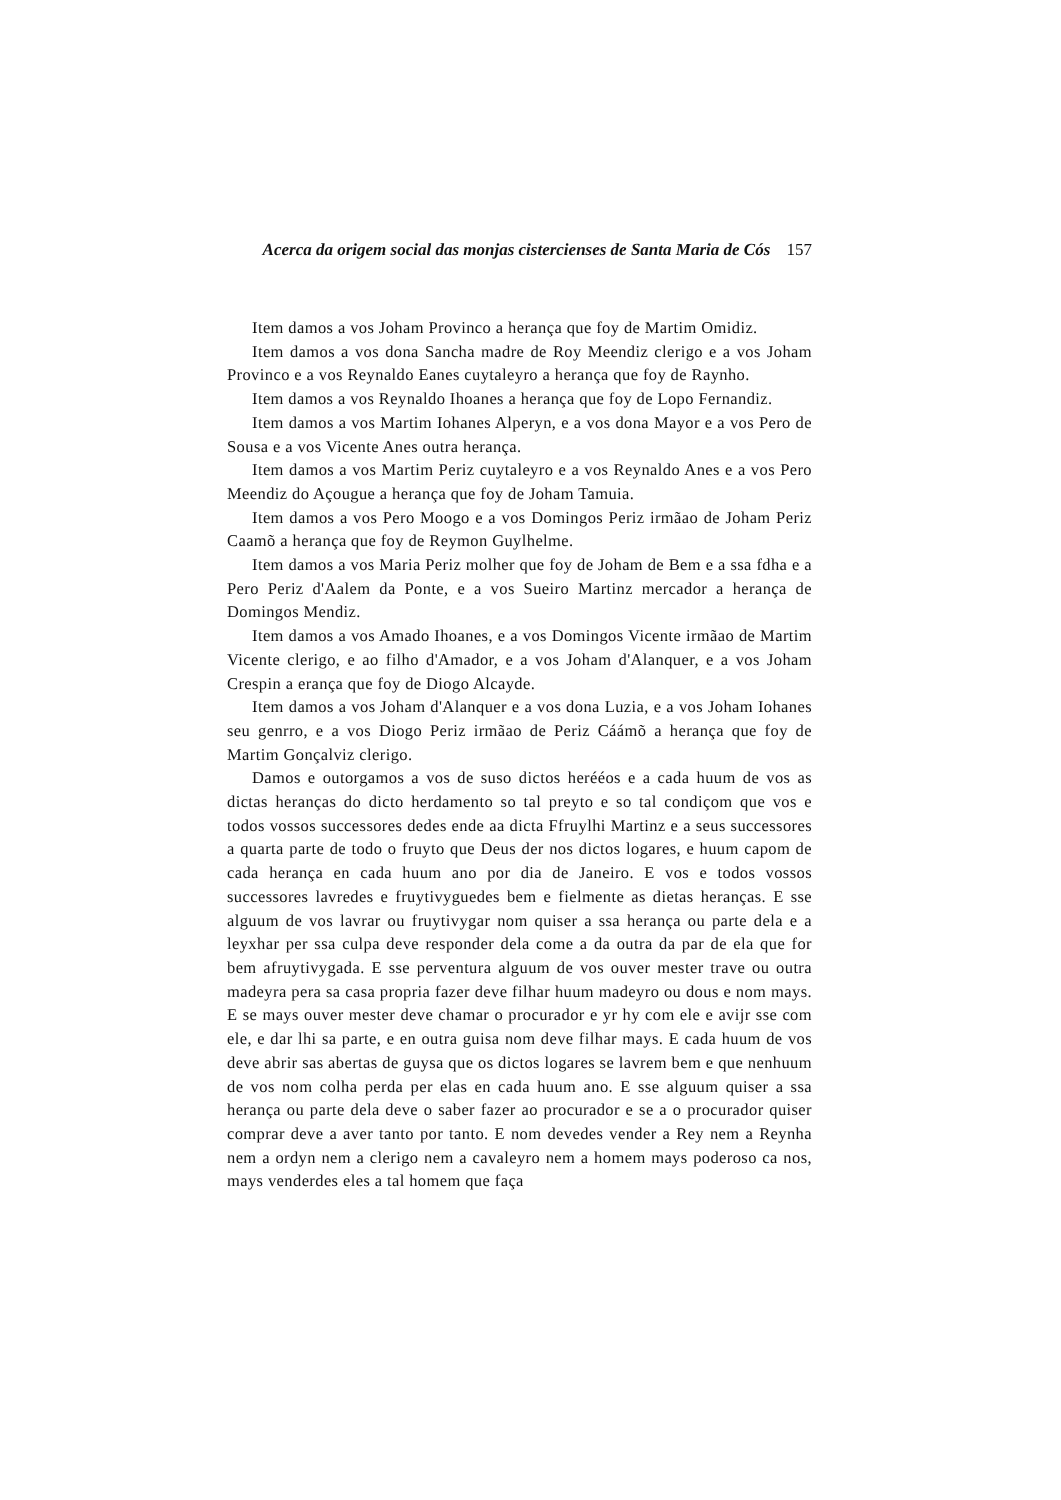Acerca da origem social das monjas cistercienses de Santa Maria de Cós 157
Item damos a vos Joham Provinco a herança que foy de Martim Omidiz.
Item damos a vos dona Sancha madre de Roy Meendiz clerigo e a vos Joham Provinco e a vos Reynaldo Eanes cuytaleyro a herança que foy de Raynho.
Item damos a vos Reynaldo Ihoanes a herança que foy de Lopo Fernandiz.
Item damos a vos Martim Iohanes Alperyn, e a vos dona Mayor e a vos Pero de Sousa e a vos Vicente Anes outra herança.
Item damos a vos Martim Periz cuytaleyro e a vos Reynaldo Anes e a vos Pero Meendiz do Açougue a herança que foy de Joham Tamuia.
Item damos a vos Pero Moogo e a vos Domingos Periz irmãao de Joham Periz Caamõ a herança que foy de Reymon Guylhelme.
Item damos a vos Maria Periz molher que foy de Joham de Bem e a ssa fdha e a Pero Periz d'Aalem da Ponte, e a vos Sueiro Martinz mercador a herança de Domingos Mendiz.
Item damos a vos Amado Ihoanes, e a vos Domingos Vicente irmãao de Martim Vicente clerigo, e ao filho d'Amador, e a vos Joham d'Alanquer, e a vos Joham Crespin a erança que foy de Diogo Alcayde.
Item damos a vos Joham d'Alanquer e a vos dona Luzia, e a vos Joham Iohanes seu genrro, e a vos Diogo Periz irmãao de Periz Cáámõ a herança que foy de Martim Gonçalviz clerigo.
Damos e outorgamos a vos de suso dictos heréé­os e a cada huum de vos as dictas heranças do dicto herdamento so tal preyto e so tal condiçom que vos e todos vossos successores dedes ende aa dicta Ffruylhi Martinz e a seus successores a quarta parte de todo o fruyto que Deus der nos dictos logares, e huum capom de cada herança en cada huum ano por dia de Janeiro. E vos e todos vossos successores lavredes e fruytivyguedes bem e fielmente as dietas heranças. E sse alguum de vos lavrar ou fruytivygar nom quiser a ssa herança ou parte dela e a leyxhar per ssa culpa deve responder dela come a da outra da par de ela que for bem afruytivygada. E sse perventura alguum de vos ouver mester trave ou outra madeyra pera sa casa propria fazer deve filhar huum madeyro ou dous e nom mays. E se mays ouver mester deve chamar o procurador e yr hy com ele e avijr sse com ele, e dar lhi sa parte, e en outra guisa nom deve filhar mays. E cada huum de vos deve abrir sas abertas de guysa que os dictos logares se lavrem bem e que nenhuum de vos nom colha perda per elas en cada huum ano. E sse alguum quiser a ssa herança ou parte dela deve o saber fazer ao procurador e se a o procurador quiser comprar deve a aver tanto por tanto. E nom devedes vender a Rey nem a Reynha nem a ordyn nem a clerigo nem a cavaleyro nem a homem mays poderoso ca nos, mays venderdes eles a tal homem que faça